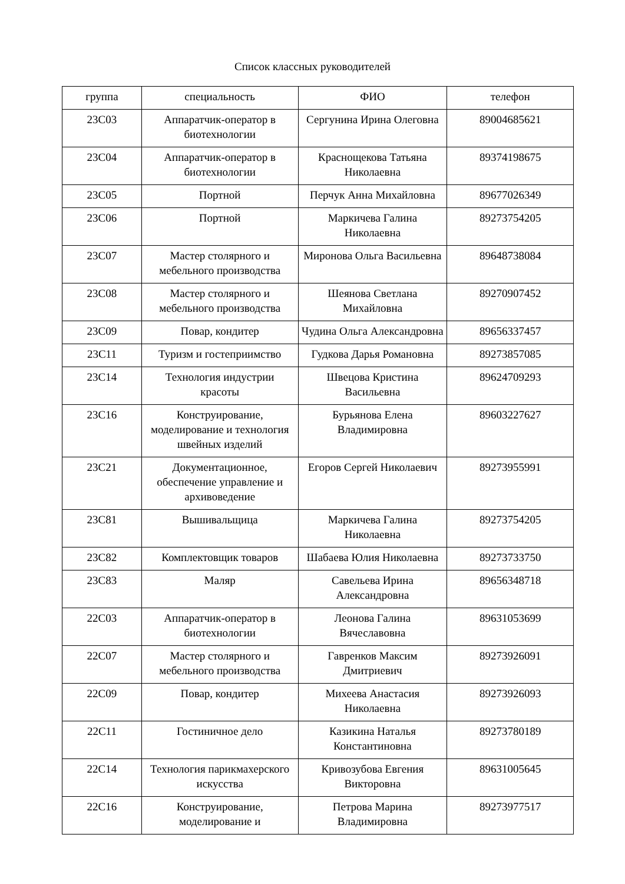Список классных руководителей
| группа | специальность | ФИО | телефон |
| --- | --- | --- | --- |
| 23С03 | Аппаратчик-оператор в биотехнологии | Сергунина Ирина Олеговна | 89004685621 |
| 23С04 | Аппаратчик-оператор в биотехнологии | Краснощекова Татьяна Николаевна | 89374198675 |
| 23С05 | Портной | Перчук Анна Михайловна | 89677026349 |
| 23С06 | Портной | Маркичева Галина Николаевна | 89273754205 |
| 23С07 | Мастер столярного и мебельного производства | Миронова Ольга Васильевна | 89648738084 |
| 23С08 | Мастер столярного и мебельного производства | Шеянова Светлана Михайловна | 89270907452 |
| 23С09 | Повар, кондитер | Чудина Ольга Александровна | 89656337457 |
| 23С11 | Туризм и гостеприимство | Гудкова Дарья Романовна | 89273857085 |
| 23С14 | Технология индустрии красоты | Швецова Кристина Васильевна | 89624709293 |
| 23С16 | Конструирование, моделирование и технология швейных изделий | Бурьянова Елена Владимировна | 89603227627 |
| 23С21 | Документационное, обеспечение управление и архивоведение | Егоров Сергей Николаевич | 89273955991 |
| 23С81 | Вышивальщица | Маркичева Галина Николаевна | 89273754205 |
| 23С82 | Комплектовщик товаров | Шабаева Юлия Николаевна | 89273733750 |
| 23С83 | Маляр | Савельева Ирина Александровна | 89656348718 |
| 22С03 | Аппаратчик-оператор в биотехнологии | Леонова Галина Вячеславовна | 89631053699 |
| 22С07 | Мастер столярного и мебельного производства | Гавренков Максим Дмитриевич | 89273926091 |
| 22С09 | Повар, кондитер | Михеева Анастасия Николаевна | 89273926093 |
| 22С11 | Гостиничное дело | Казикина Наталья Константиновна | 89273780189 |
| 22С14 | Технология парикмахерского искусства | Кривозубова Евгения Викторовна | 89631005645 |
| 22С16 | Конструирование, моделирование и | Петрова Марина Владимировна | 89273977517 |